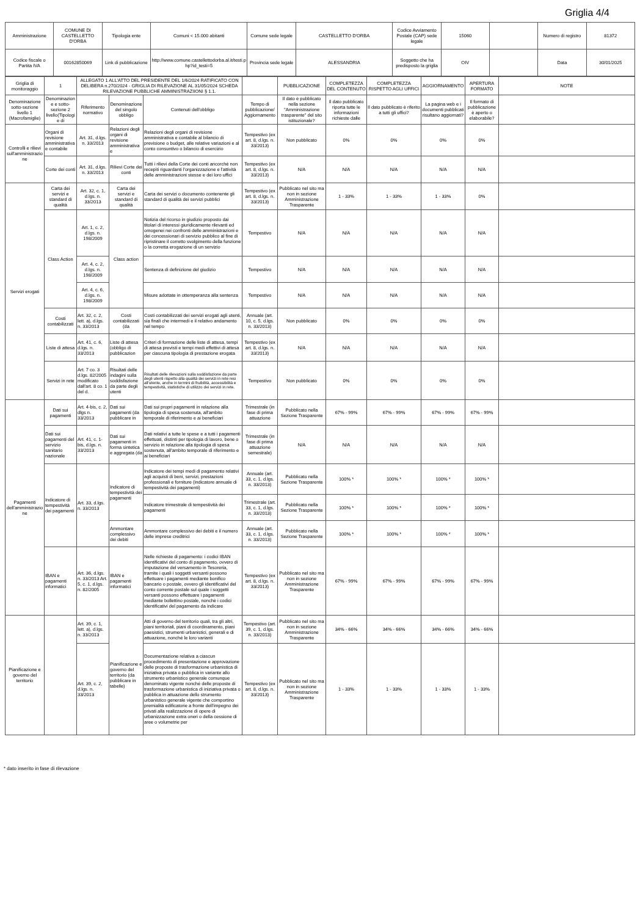Griglia 4/4
| Amministrazione | COMUNE DI CASTELLETTO D'ORBA | Tipologia ente | Comuni < 15.000 abitanti | Comune sede legale | CASTELLETTO D'ORBA | Codice Avviamento Postale (CAP) sede legale | 15060 | | Numero di registro | 81372 |
| Codice fiscale o Partita IVA | 00162850069 | Link di pubblicazione | http://www.comune.castellettodorba.al.it/testi.php?id_testi=5 | Provincia sede legale | ALESSANDRIA | Soggetto che ha predisposto la griglia | OIV | | Data | 30/01/2025 |
| Griglia di monitoraggio | 1 | ALLEGATO 1 ALL'ATTO DEL PRESIDENTE DEL 1/6/2024 RATIFICATO CON DELIBERA n.270/2024 - GRIGLIA DI RILEVAZIONE AL 31/05/2024 SCHEDA RILEVAZIONE PUBBLICHE AMMINISTRAZIIONI § 1.1. | | | | PUBBLICAZIONE | COMPLETEZZA DEL CONTENUTO | COMPLETEZZA RISPETTO AGLI UFFICI | AGGIORNAMENTO | APERTURA FORMATO | NOTE |
| Denominazione sotto-sezione livello 1 (Macrofamiglie) | Denominazione e sotto-sezione 2 livello(Tipologie di | Riferimento normativo | Denominazione del singolo obbligo | Contenuti dell'obbligo | Tempo di pubblicazione/ Aggiornamento | Il dato è pubblicato nella sezione "Amministrazione trasparente" del sito istituzionale? | Il dato pubblicato riporta tutte le informazioni richieste dalle | Il dato pubblicato è riferito a tutti gli uffici? | La pagina web e i documenti pubblicati risultano aggiornati? | Il formato di pubblicazione è aperto o elaborabile? | |
| Controlli e rilievi sull'amministrazione | Organi di revisione amministrativa e contabile | Art. 31, d.lgs. n. 33/2013 | Relazioni degli organi di revisione amministrativa e | Relazioni degli organi di revisione amministrativa e contabile al bilancio di previsione o budget, alle relative variazioni e al conto consuntivo o bilancio di esercizio | Tempestivo (ex art. 8, d.lgs. n. 33/2013) | Non pubblicato | 0% | 0% | 0% | 0% | |
| | Corte dei conti | Art. 31, d.lgs. n. 33/2013 | Rilievi Corte dei conti | Tutti i rilievi della Corte dei conti ancorchè non recepiti riguardanti l'organizzazione e l'attività delle amministrazioni stesse e dei loro uffici | Tempestivo (ex art. 8, d.lgs. n. 33/2013) | N/A | N/A | N/A | N/A | N/A | |
| Servizi erogati | Carta dei servizi e standard di qualità | Art. 32, c. 1, d.lgs. n. 33/2013 | Carta dei servizi e standard di qualità | Carta dei servizi o documento contenente gli standard di qualità dei servizi pubblici | Tempestivo (ex art. 8, d.lgs. n. 33/2013) | Pubblicato nel sito ma non in sezione Amministrazione Trasparente | 1 - 33% | 1 - 33% | 1 - 33% | 0% | |
| | Class Action | Art. 1, c. 2, d.lgs. n. 198/2009 | Class action | Notizia del ricorso in giudizio proposto dai titolari di interessi giuridicamente rilevanti ed omogenei nei confronti delle amministrazioni e dei concessionari di servizio pubblico al fine di ripristinare il corretto svolgimento della funzione o la corretta erogazione di un servizio | Tempestivo | N/A | N/A | N/A | N/A | N/A | |
| | | Art. 4, c. 2, d.lgs. n. 198/2009 | | Sentenza di definizione del giudizio | Tempestivo | N/A | N/A | N/A | N/A | N/A | |
| | | Art. 4, c. 6, d.lgs. n. 198/2009 | | Misure adottate in ottemperanza alla sentenza | Tempestivo | N/A | N/A | N/A | N/A | N/A | |
| | Costi contabilizzati | Art. 32, c. 2, lett. a), d.lgs. n. 33/2013 | Costi contabilizzati (da | Costi contabilizzati dei servizi erogati agli utenti, sia finali che intermedi e il relativo andamento nel tempo | Annuale (art. 10, c. 5, d.lgs. n. 33/2013) | Non pubblicato | 0% | 0% | 0% | 0% | |
| | Liste di attesa | Art. 41, c. 6, d.lgs. n. 33/2013 | Liste di attesa (obbligo di pubblicazion | Criteri di formazione delle liste di attesa, tempi di attesa previsti e tempi medi effettivi di attesa per ciascuna tipologia di prestazione erogata | Tempestivo (ex art. 8, d.lgs. n. 33/2013) | N/A | N/A | N/A | N/A | N/A | |
| | Servizi in rete | Art. 7 co. 3 d.lgs. 82/2005 modificato dall'art. 8 co. 1 del d. | Risultati delle indagini sulla soddisfazione da parte degli utenti | Risultati delle rilevazioni sulla soddisfazione da parte degli utenti rispetto alla qualità dei servizi in rete resi all'utente, anche in termini di fruibilità, accessibilità e tempestività, statistiche di utilizzo dei servizi in rete. | Tempestivo | Non pubblicato | 0% | 0% | 0% | 0% | |
| Pagamenti dell'amministrazione | Dati sui pagamenti | Art. 4-bis, c. 2, dlgs n. 33/2013 | Dati sui pagamenti (da pubblicare in | Dati sui propri pagamenti in relazione alla tipologia di spesa sostenuta, all'ambito temporale di riferimento e ai beneficiari | Trimestrale (in fase di prima attuazione | Pubblicato nella Sezione Trasparente | 67% - 99% | 67% - 99% | 67% - 99% | 67% - 99% | |
| | Dati sui pagamenti del servizio sanitario nazionale | Art. 41, c. 1-bis, d.lgs. n. 33/2013 | Dati sui pagamenti in forma sintetica e aggregata (da | Dati relativi a tutte le spese e a tutti i pagamenti effettuati, distinti per tipologia di lavoro, bene o servizio in relazione alla tipologia di spesa sostenuta, all'ambito temporale di riferimento e ai beneficiari | Trimestrale (in fase di prima attuazione semestrale) | N/A | N/A | N/A | N/A | N/A | |
| | Indicatore di tempestività dei pagamenti | Art. 33, d.lgs. n. 33/2013 | Indicatore di tempestività dei pagamenti | Indicatore dei tempi medi di pagamento relativi agli acquisti di beni, servizi, prestazioni professionali e forniture (indicatore annuale di tempestività dei pagamenti) | Annuale (art. 33, c. 1, d.lgs. n. 33/2013) | Pubblicato nella Sezione Trasparente | 100% * | 100% * | 100% * | 100% * | |
| | | | | Indicatore trimestrale di tempestività dei pagamenti | Trimestrale (art. 33, c. 1, d.lgs. n. 33/2013) | Pubblicato nella Sezione Trasparente | 100% * | 100% * | 100% * | 100% * | |
| | | | Ammontare complessivo dei debiti | Ammontare complessivo dei debiti e il numero delle imprese creditrici | Annuale (art. 33, c. 1, d.lgs. n. 33/2013) | Pubblicato nella Sezione Trasparente | 100% * | 100% * | 100% * | 100% * | |
| | IBAN e pagamenti informatici | Art. 36, d.lgs. n. 33/2013 Art. 5, c. 1, d.lgs. n. 82/2005 | IBAN e pagamenti informatici | Nelle richieste di pagamento: i codici IBAN identificativi del conto di pagamento, ovvero di imputazione del versamento in Tesoreria, tramite i quali i soggetti versanti possono effettuare i pagamenti mediante bonifico bancario o postale, ovvero gli identificativi del conto corrente postale sul quale i soggetti versanti possono effettuare i pagamenti mediante bollettino postale, nonchè i codici identificativi del pagamento da indicare | Tempestivo (ex art. 8, d.lgs. n. 33/2013) | Pubblicato nel sito ma non in sezione Amministrazione Trasparente | 67% - 99% | 67% - 99% | 67% - 99% | 67% - 99% | |
| Pianificazione e governo del territorio | | Art. 39, c. 1, lett. a), d.lgs. n. 33/2013 | Pianificazione e governo del territorio (da pubblicare in tabelle) | Atti di governo del territorio quali, tra gli altri, piani territoriali, piani di coordinamento, piani paesistici, strumenti urbanistici, generali e di attuazione, nonché le loro varianti | Tempestivo (art. 39, c. 1, d.lgs. n. 33/2013) | Pubblicato nel sito ma non in sezione Amministrazione Trasparente | 34% - 66% | 34% - 66% | 34% - 66% | 34% - 66% | |
| | | Art. 39, c. 2, d.lgs. n. 33/2013 | | Documentazione relativa a ciascun procedimento di presentazione e approvazione delle proposte di trasformazione urbanistica di iniziativa privata o pubblica in variante allo strumento urbanistico generale comunque denominato vigente nonché delle proposte di trasformazione urbanistica di iniziativa privata o pubblica in attuazione dello strumento urbanistico generale vigente che comportino premialità edificatorie a fronte dell'impegno dei privati alla realizzazione di opere di urbanizzazione extra oneri o della cessione di aree o volumetrie per | Tempestivo (ex art. 8, d.lgs. n. 33/2013) | Pubblicato nel sito ma non in sezione Amministrazione Trasparente | 1 - 33% | 1 - 33% | 1 - 33% | 1 - 33% | |
* dato inserito in fase di rilevazione